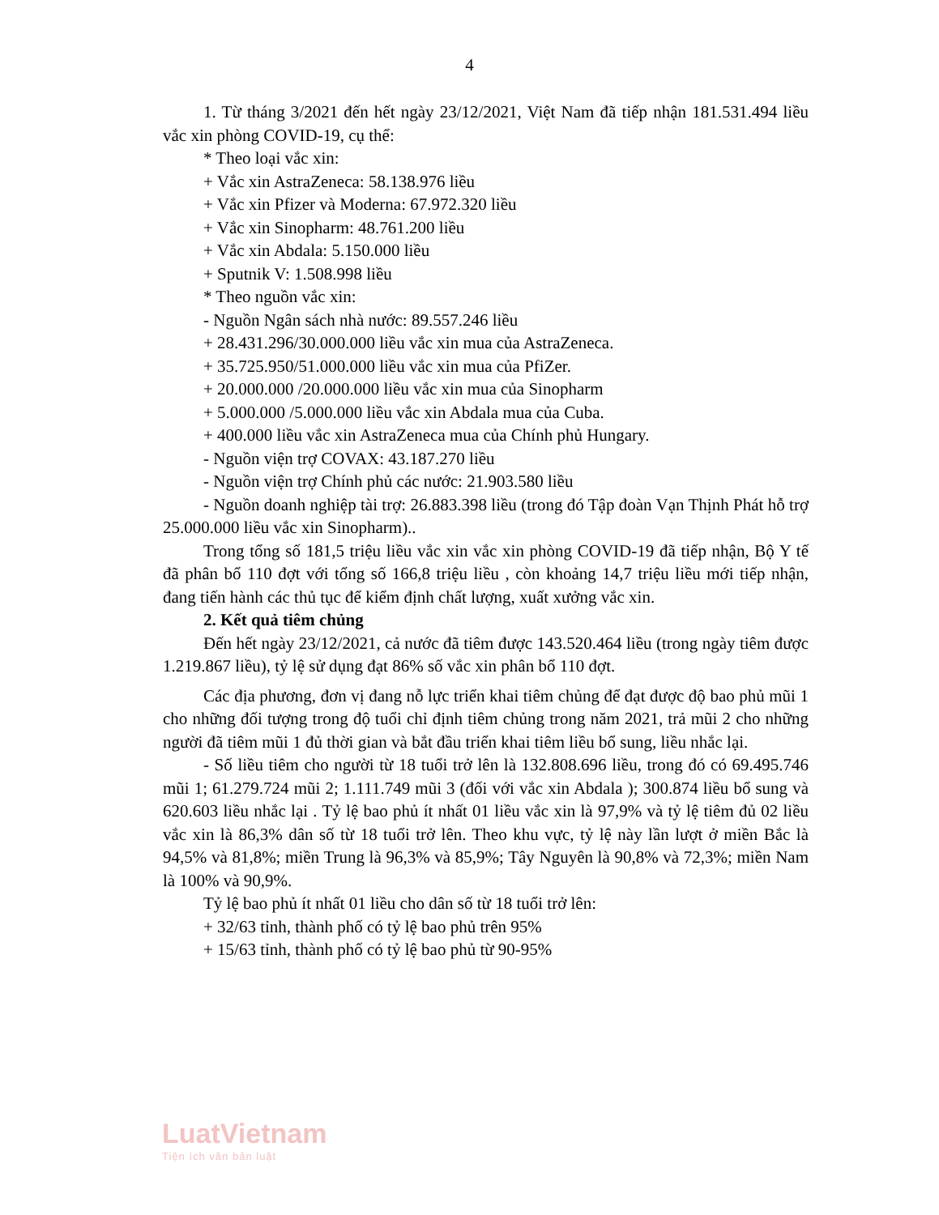4
1. Từ tháng 3/2021 đến hết ngày 23/12/2021, Việt Nam đã tiếp nhận 181.531.494 liều vắc xin phòng COVID-19, cụ thể:
* Theo loại vắc xin:
+ Vắc xin AstraZeneca: 58.138.976 liều
+ Vắc xin Pfizer và Moderna: 67.972.320 liều
+ Vắc xin Sinopharm: 48.761.200 liều
+ Vắc xin Abdala: 5.150.000 liều
+ Sputnik V: 1.508.998 liều
* Theo nguồn vắc xin:
- Nguồn Ngân sách nhà nước: 89.557.246 liều
+ 28.431.296/30.000.000 liều vắc xin mua của AstraZeneca.
+ 35.725.950/51.000.000 liều vắc xin mua của PfiZer.
+ 20.000.000 /20.000.000 liều vắc xin mua của Sinopharm
+ 5.000.000 /5.000.000 liều vắc xin Abdala mua của Cuba.
+ 400.000 liều vắc xin AstraZeneca mua của Chính phủ Hungary.
- Nguồn viện trợ COVAX: 43.187.270 liều
- Nguồn viện trợ Chính phủ các nước: 21.903.580 liều
- Nguồn doanh nghiệp tài trợ: 26.883.398 liều (trong đó Tập đoàn Vạn Thịnh Phát hỗ trợ 25.000.000 liều vắc xin Sinopharm)..
Trong tổng số 181,5 triệu liều vắc xin vắc xin phòng COVID-19 đã tiếp nhận, Bộ Y tế đã phân bổ 110 đợt với tổng số 166,8 triệu liều , còn khoảng 14,7 triệu liều mới tiếp nhận, đang tiến hành các thủ tục để kiểm định chất lượng, xuất xưởng vắc xin.
2. Kết quả tiêm chủng
Đến hết ngày 23/12/2021, cả nước đã tiêm được 143.520.464 liều (trong ngày tiêm được 1.219.867 liều), tỷ lệ sử dụng đạt 86% số vắc xin phân bổ 110 đợt.
Các địa phương, đơn vị đang nỗ lực triển khai tiêm chủng để đạt được độ bao phủ mũi 1 cho những đối tượng trong độ tuổi chỉ định tiêm chủng trong năm 2021, trả mũi 2 cho những người đã tiêm mũi 1 đủ thời gian và bắt đầu triển khai tiêm liều bổ sung, liều nhắc lại.
- Số liều tiêm cho người từ 18 tuổi trở lên là 132.808.696 liều, trong đó có 69.495.746 mũi 1; 61.279.724 mũi 2; 1.111.749 mũi 3 (đối với vắc xin Abdala ); 300.874 liều bổ sung và 620.603 liều nhắc lại . Tỷ lệ bao phủ ít nhất 01 liều vắc xin là 97,9% và tỷ lệ tiêm đủ 02 liều vắc xin là 86,3% dân số từ 18 tuổi trở lên. Theo khu vực, tỷ lệ này lần lượt ở miền Bắc là 94,5% và 81,8%; miền Trung là 96,3% và 85,9%; Tây Nguyên là 90,8% và 72,3%; miền Nam là 100% và 90,9%.
Tỷ lệ bao phủ ít nhất 01 liều cho dân số từ 18 tuổi trở lên:
+ 32/63 tỉnh, thành phố có tỷ lệ bao phủ trên 95%
+ 15/63 tỉnh, thành phố có tỷ lệ bao phủ từ 90-95%
LuatVietnam
Tiện ích văn bản luật